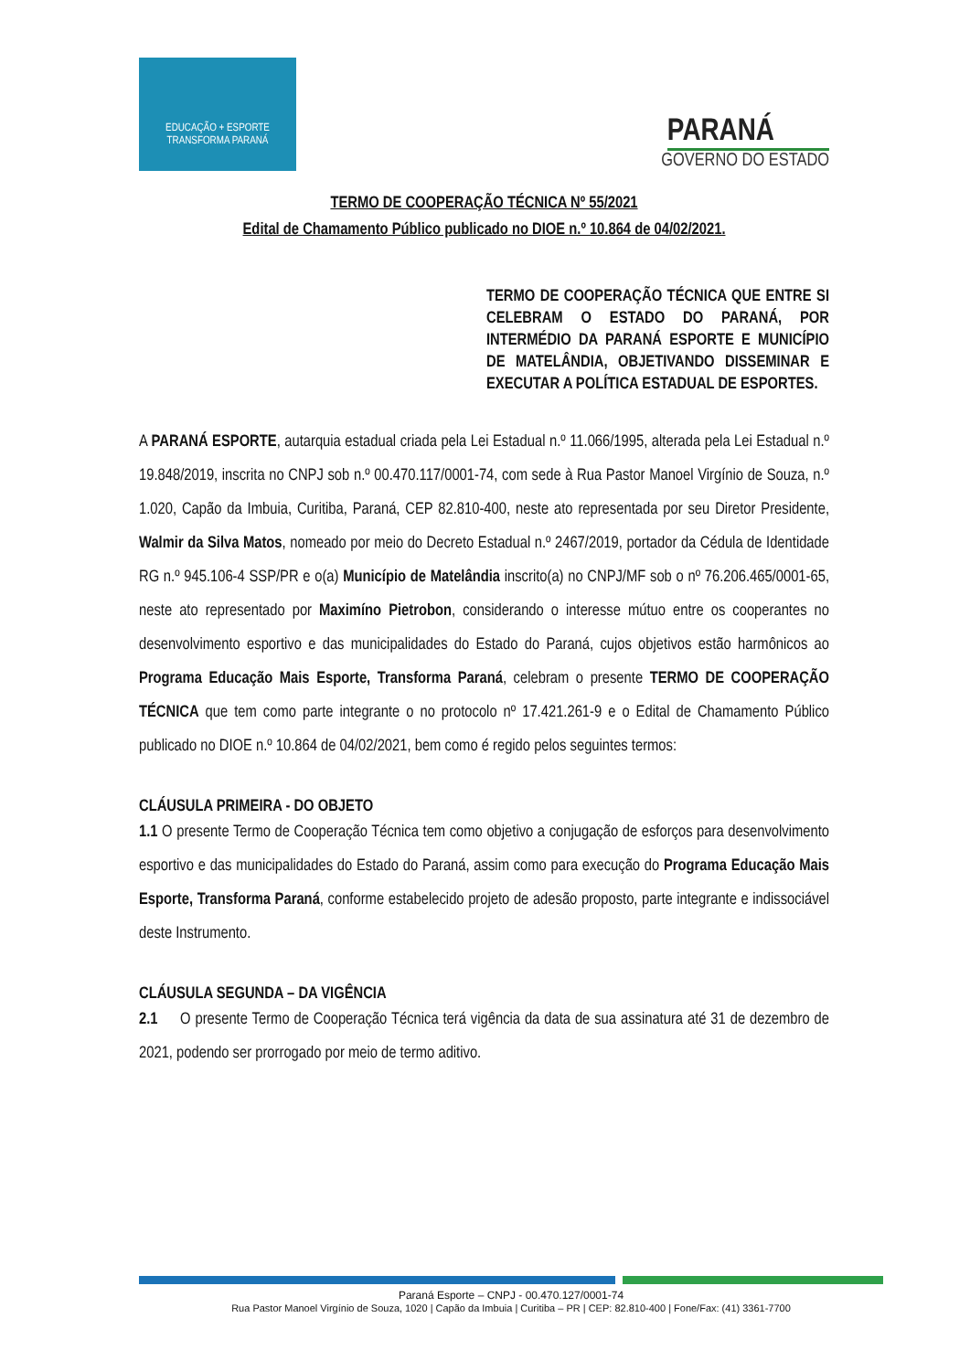EDUCAÇÃO + ESPORTE
TRANSFORMA PARANÁ
PARANÁ
GOVERNO DO ESTADO
TERMO DE COOPERAÇÃO TÉCNICA Nº 55/2021
Edital de Chamamento Público publicado no DIOE n.º 10.864 de 04/02/2021.
TERMO DE COOPERAÇÃO TÉCNICA QUE ENTRE SI CELEBRAM O ESTADO DO PARANÁ, POR INTERMÉDIO DA PARANÁ ESPORTE E MUNICÍPIO DE MATELÂNDIA, OBJETIVANDO DISSEMINAR E EXECUTAR A POLÍTICA ESTADUAL DE ESPORTES.
A PARANÁ ESPORTE, autarquia estadual criada pela Lei Estadual n.º 11.066/1995, alterada pela Lei Estadual n.º 19.848/2019, inscrita no CNPJ sob n.º 00.470.117/0001-74, com sede à Rua Pastor Manoel Virgínio de Souza, n.º 1.020, Capão da Imbuia, Curitiba, Paraná, CEP 82.810-400, neste ato representada por seu Diretor Presidente, Walmir da Silva Matos, nomeado por meio do Decreto Estadual n.º 2467/2019, portador da Cédula de Identidade RG n.º 945.106-4 SSP/PR e o(a) Município de Matelândia inscrito(a) no CNPJ/MF sob o nº 76.206.465/0001-65, neste ato representado por Maximíno Pietrobon, considerando o interesse mútuo entre os cooperantes no desenvolvimento esportivo e das municipalidades do Estado do Paraná, cujos objetivos estão harmônicos ao Programa Educação Mais Esporte, Transforma Paraná, celebram o presente TERMO DE COOPERAÇÃO TÉCNICA que tem como parte integrante o no protocolo nº 17.421.261-9 e o Edital de Chamamento Público publicado no DIOE n.º 10.864 de 04/02/2021, bem como é regido pelos seguintes termos:
CLÁUSULA PRIMEIRA - DO OBJETO
1.1 O presente Termo de Cooperação Técnica tem como objetivo a conjugação de esforços para desenvolvimento esportivo e das municipalidades do Estado do Paraná, assim como para execução do Programa Educação Mais Esporte, Transforma Paraná, conforme estabelecido projeto de adesão proposto, parte integrante e indissociável deste Instrumento.
CLÁUSULA SEGUNDA – DA VIGÊNCIA
2.1 O presente Termo de Cooperação Técnica terá vigência da data de sua assinatura até 31 de dezembro de 2021, podendo ser prorrogado por meio de termo aditivo.
Paraná Esporte – CNPJ - 00.470.127/0001-74
Rua Pastor Manoel Virgínio de Souza, 1020 | Capão da Imbuia | Curitiba – PR | CEP: 82.810-400 | Fone/Fax: (41) 3361-7700